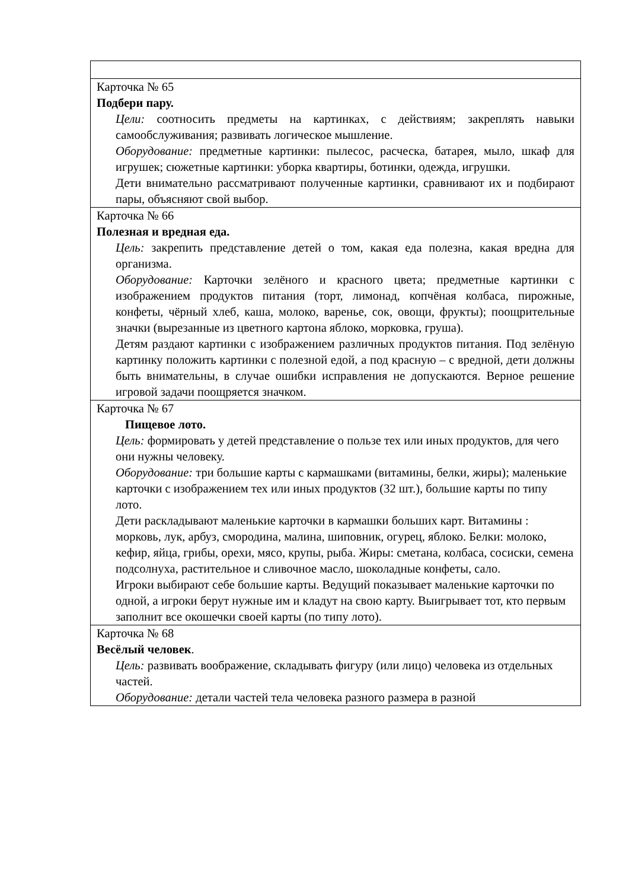| Карточка № 65 Подбери пару. Цели: соотносить предметы на картинках, с действиям; закреплять навыки самообслуживания; развивать логическое мышление. Оборудование: предметные картинки: пылесос, расческа, батарея, мыло, шкаф для игрушек; сюжетные картинки: уборка квартиры, ботинки, одежда, игрушки. Дети внимательно рассматривают полученные картинки, сравнивают их и подбирают пары, объясняют свой выбор. |
| Карточка № 66 Полезная и вредная еда. Цель: закрепить представление детей о том, какая еда полезна, какая вредна для организма. Оборудование: Карточки зелёного и красного цвета; предметные картинки с изображением продуктов питания (торт, лимонад, копчёная колбаса, пирожные, конфеты, чёрный хлеб, каша, молоко, варенье, сок, овощи, фрукты); поощрительные значки (вырезанные из цветного картона яблоко, морковка, груша). Детям раздают картинки с изображением различных продуктов питания. Под зелёную картинку положить картинки с полезной едой, а под красную – с вредной, дети должны быть внимательны, в случае ошибки исправления не допускаются. Верное решение игровой задачи поощряется значком. |
| Карточка № 67 Пищевое лото. Цель: формировать у детей представление о пользе тех или иных продуктов, для чего они нужны человеку. Оборудование: три большие карты с кармашками (витамины, белки, жиры); маленькие карточки с изображением тех или иных продуктов (32 шт.), большие карты по типу лото. Дети раскладывают маленькие карточки в кармашки больших карт. Витамины : морковь, лук, арбуз, смородина, малина, шиповник, огурец, яблоко. Белки: молоко, кефир, яйца, грибы, орехи, мясо, крупы, рыба. Жиры: сметана, колбаса, сосиски, семена подсолнуха, растительное и сливочное масло, шоколадные конфеты, сало. Игроки выбирают себе большие карты. Ведущий показывает маленькие карточки по одной, а игроки берут нужные им и кладут на свою карту. Выигрывает тот, кто первым заполнит все окошечки своей карты (по типу лото). |
| Карточка № 68 Весёлый человек . Цель: развивать воображение, складывать фигуру (или лицо) человека из отдельных частей. Оборудование: детали частей тела человека разного размера в разной |